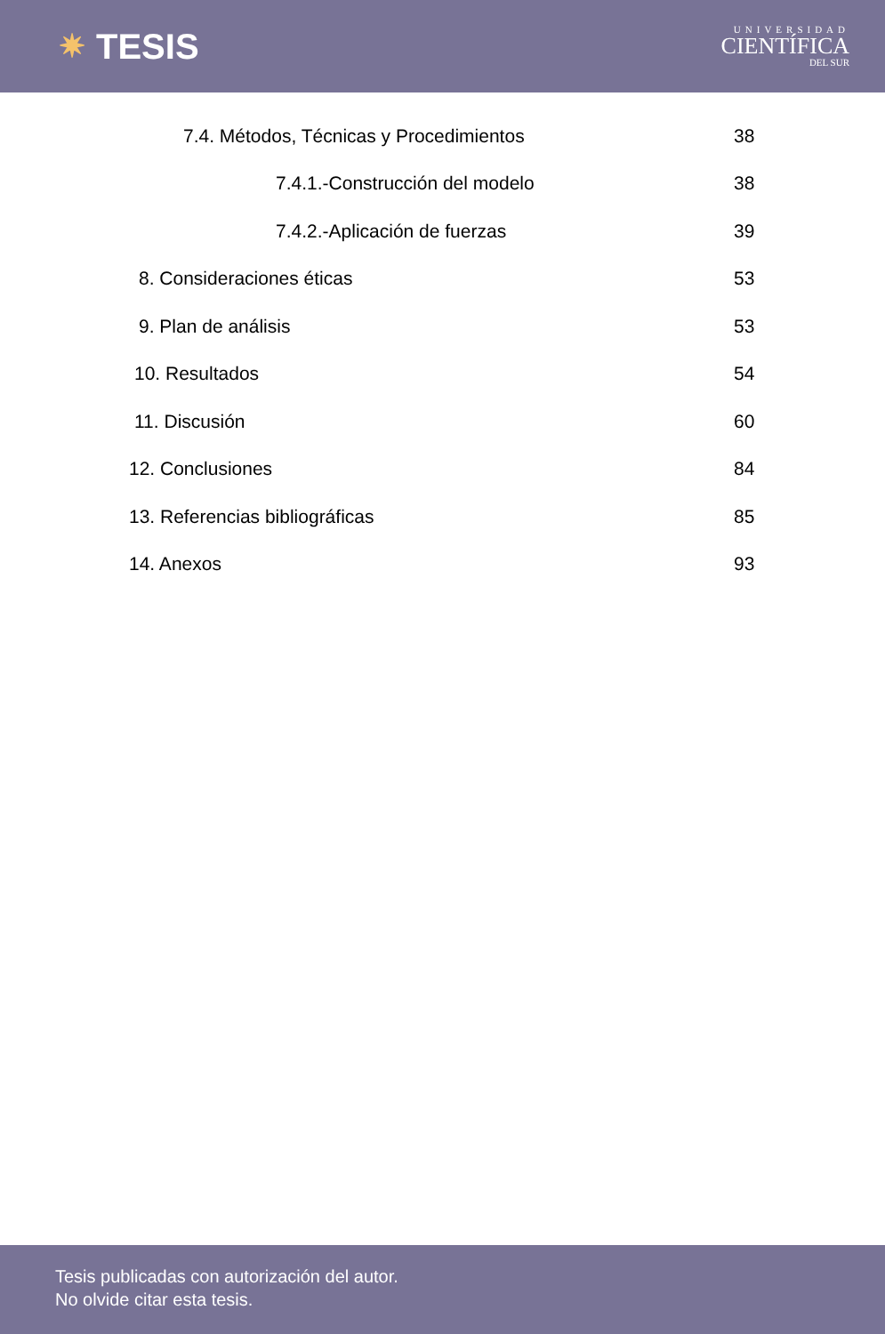✷ TESIS
UNIVERSIDAD
CIENTÍFICA
DEL SUR
7.4. Métodos, Técnicas y Procedimientos 38
7.4.1.-Construcción del modelo 38
7.4.2.-Aplicación de fuerzas 39
8. Consideraciones éticas 53
9. Plan de análisis 53
10. Resultados 54
11. Discusión 60
12. Conclusiones 84
13. Referencias bibliográficas 85
14. Anexos 93
Tesis publicadas con autorización del autor.
No olvide citar esta tesis.